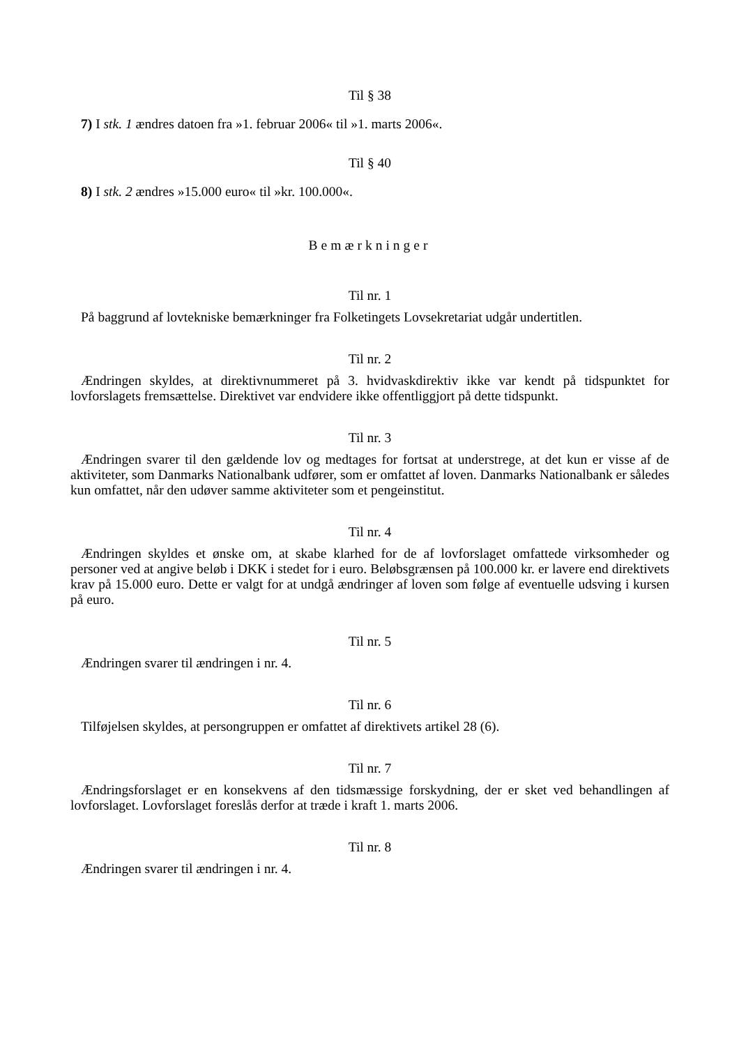Til § 38
7) I stk. 1 ændres datoen fra »1. februar 2006« til »1. marts 2006«.
Til § 40
8) I stk. 2 ændres »15.000 euro« til »kr. 100.000«.
Bemærkninger
Til nr. 1
På baggrund af lovtekniske bemærkninger fra Folketingets Lovsekretariat udgår undertitlen.
Til nr. 2
Ændringen skyldes, at direktivnummeret på 3. hvidvaskdirektiv ikke var kendt på tidspunktet for lovforslagets fremsættelse. Direktivet var endvidere ikke offentliggjort på dette tidspunkt.
Til nr. 3
Ændringen svarer til den gældende lov og medtages for fortsat at understrege, at det kun er visse af de aktiviteter, som Danmarks Nationalbank udfører, som er omfattet af loven. Danmarks Nationalbank er således kun omfattet, når den udøver samme aktiviteter som et pengeinstitut.
Til nr. 4
Ændringen skyldes et ønske om, at skabe klarhed for de af lovforslaget omfattede virksomheder og personer ved at angive beløb i DKK i stedet for i euro. Beløbsgrænsen på 100.000 kr. er lavere end direktivets krav på 15.000 euro. Dette er valgt for at undgå ændringer af loven som følge af eventuelle udsving i kursen på euro.
Til nr. 5
Ændringen svarer til ændringen i nr. 4.
Til nr. 6
Tilføjelsen skyldes, at persongruppen er omfattet af direktivets artikel 28 (6).
Til nr. 7
Ændringsforslaget er en konsekvens af den tidsmæssige forskydning, der er sket ved behandlingen af lovforslaget. Lovforslaget foreslås derfor at træde i kraft 1. marts 2006.
Til nr. 8
Ændringen svarer til ændringen i nr. 4.